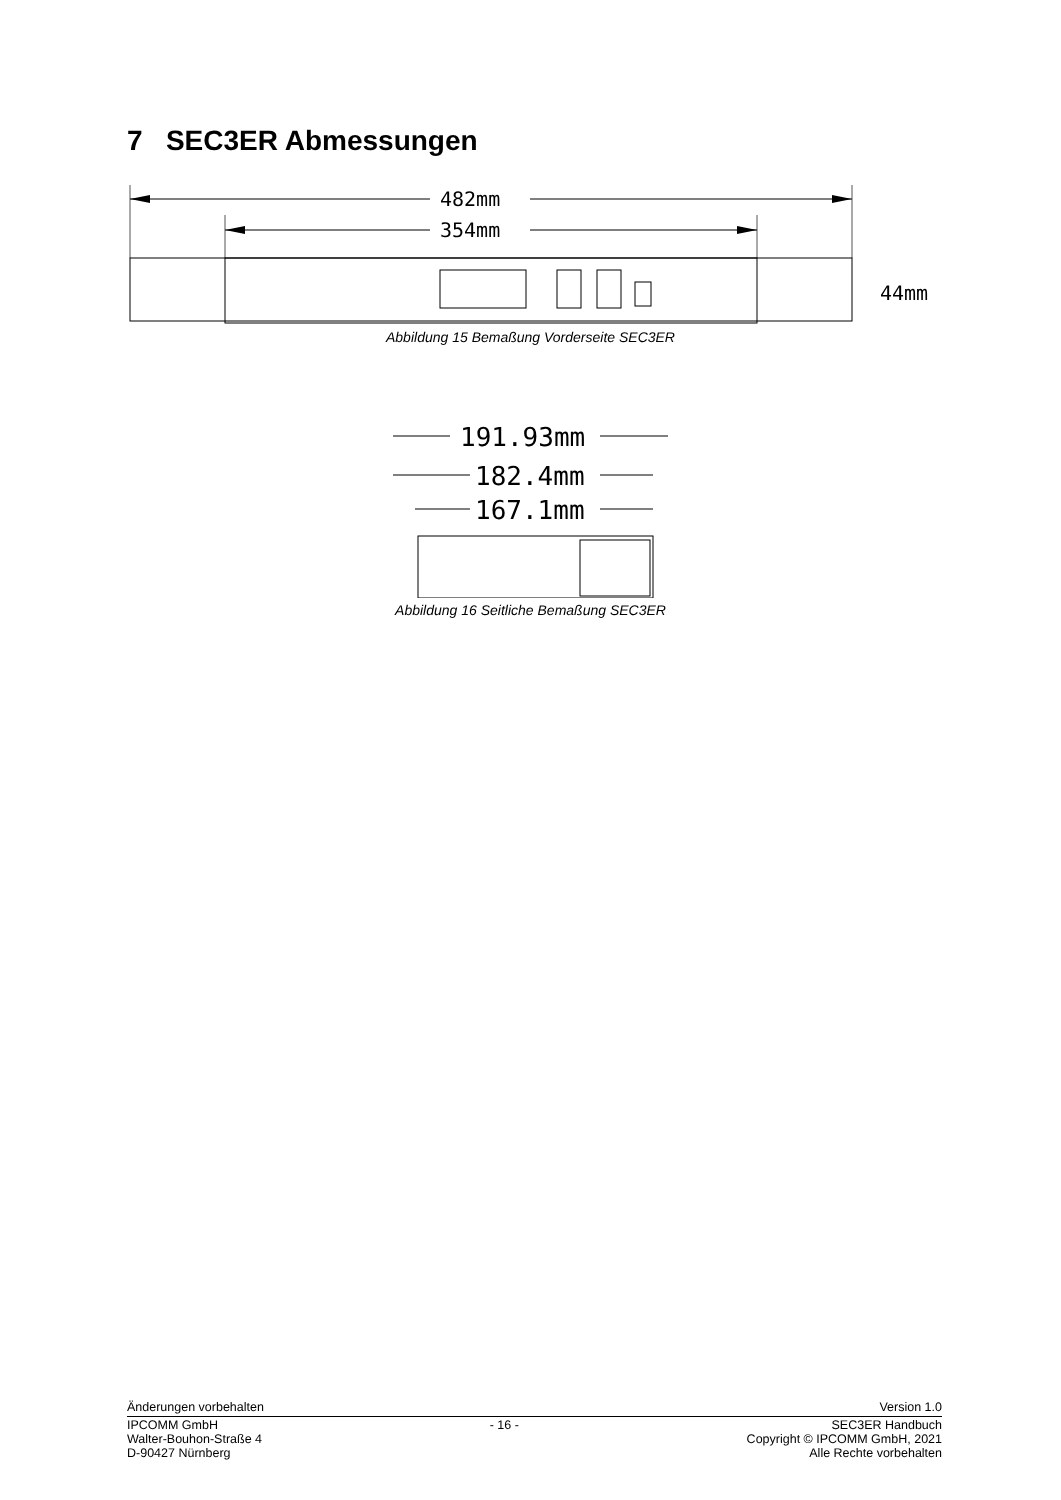7 SEC3ER Abmessungen
482mm
354mm
44mm
Abbildung 15 Bemaßung Vorderseite SEC3ER
191.93mm
182.4mm
167.1mm
Abbildung 16 Seitliche Bemaßung SEC3ER
Änderungen vorbehalten Version 1.0
IPCOMM GmbH
Walter-Bouhon-Straße 4
D-90427 Nürnberg - 16 - SEC3ER Handbuch
Copyright © IPCOMM GmbH, 2021
Alle Rechte vorbehalten